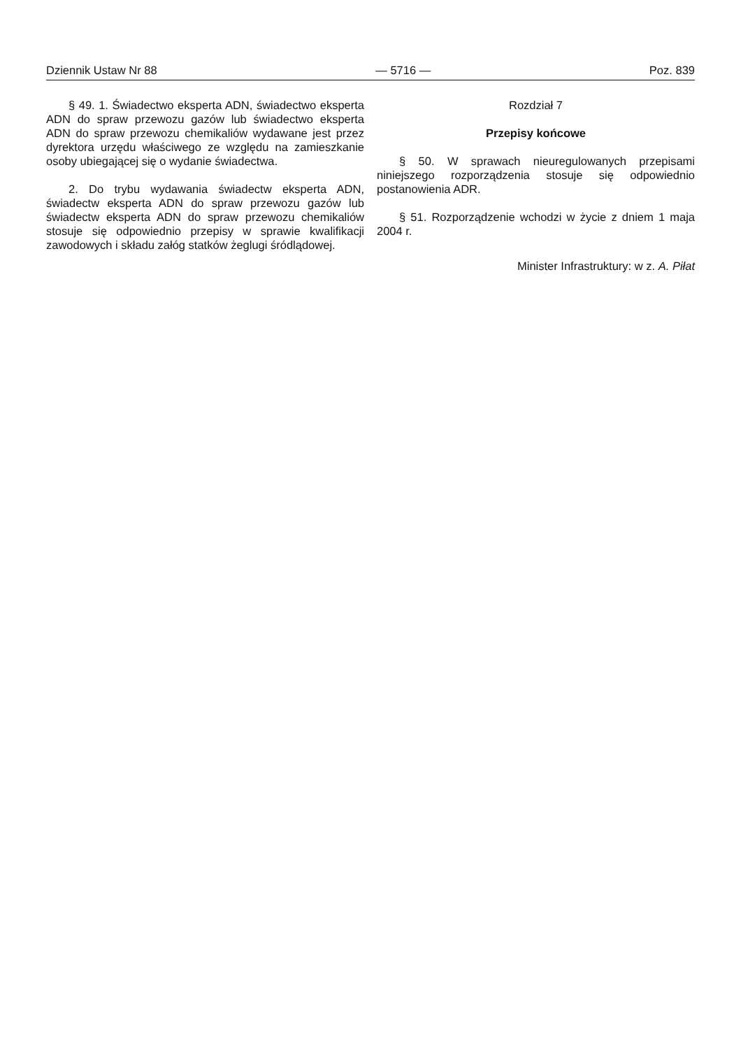Dziennik Ustaw Nr 88 — 5716 — Poz. 839
§ 49. 1. Świadectwo eksperta ADN, świadectwo eksperta ADN do spraw przewozu gazów lub świadectwo eksperta ADN do spraw przewozu chemikaliów wydawane jest przez dyrektora urzędu właściwego ze względu na zamieszkanie osoby ubiegającej się o wydanie świadectwa.
2. Do trybu wydawania świadectw eksperta ADN, świadectw eksperta ADN do spraw przewozu gazów lub świadectw eksperta ADN do spraw przewozu chemikaliów stosuje się odpowiednio przepisy w sprawie kwalifikacji zawodowych i składu załóg statków żeglugi śródlądowej.
Rozdział 7
Przepisy końcowe
§ 50. W sprawach nieuregulowanych przepisami niniejszego rozporządzenia stosuje się odpowiednio postanowienia ADR.
§ 51. Rozporządzenie wchodzi w życie z dniem 1 maja 2004 r.
Minister Infrastruktury: w z. A. Piłat